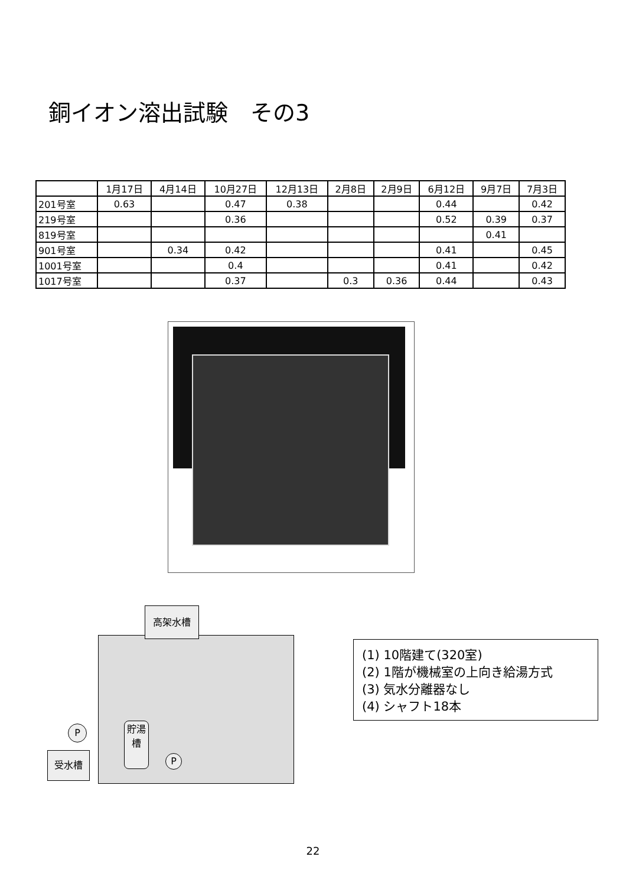銅イオン溶出試験　その3
| | 1月17日 | 4月14日 | 10月27日 | 12月13日 | 2月8日 | 2月9日 | 6月12日 | 9月7日 | 7月3日 |
| --- | --- | --- | --- | --- | --- | --- | --- | --- | --- |
| 201号室 | 0.63 | | 0.47 | 0.38 | | | 0.44 | | 0.42 |
| 219号室 | | | 0.36 | | | | 0.52 | 0.39 | 0.37 |
| 819号室 | | | | | | | | 0.41 | |
| 901号室 | | 0.34 | 0.42 | | | | 0.41 | | 0.45 |
| 1001号室 | | | 0.4 | | | | 0.41 | | 0.42 |
| 1017号室 | | | 0.37 | | 0.3 | 0.36 | 0.44 | | 0.43 |
高架水槽
貯湯槽
受水槽
P
P
(1) 10階建て(320室)
(2) 1階が機械室の上向き給湯方式
(3) 気水分離器なし
(4) シャフト18本
22